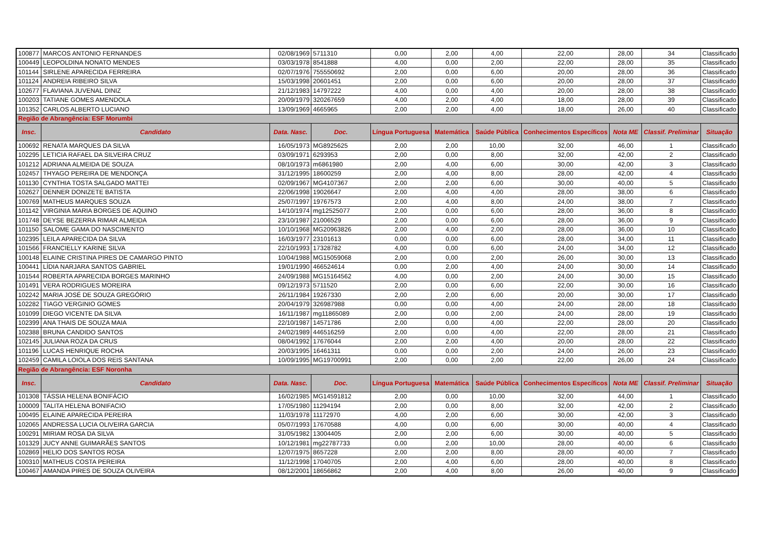| 100877 | MARCOS ANTONIO FERNANDES | 02/08/1969 | 5711310 | 0,00 | 2,00 | 4,00 | 22,00 | 28,00 | 34 | Classificado |
| 100449 | LEOPOLDINA NONATO MENDES | 03/03/1978 | 8541888 | 4,00 | 0,00 | 2,00 | 22,00 | 28,00 | 35 | Classificado |
| 101144 | SIRLENE APARECIDA FERREIRA | 02/07/1976 | 755550692 | 2,00 | 0,00 | 6,00 | 20,00 | 28,00 | 36 | Classificado |
| 101124 | ANDREIA RIBEIRO SILVA | 15/03/1998 | 20601451 | 2,00 | 0,00 | 6,00 | 20,00 | 28,00 | 37 | Classificado |
| 102677 | FLAVIANA JUVENAL DINIZ | 21/12/1983 | 14797222 | 4,00 | 0,00 | 4,00 | 20,00 | 28,00 | 38 | Classificado |
| 100203 | TATIANE GOMES AMENDOLA | 20/09/1979 | 320267659 | 4,00 | 2,00 | 4,00 | 18,00 | 28,00 | 39 | Classificado |
| 101352 | CARLOS ALBERTO LUCIANO | 13/09/1969 | 4665965 | 2,00 | 2,00 | 4,00 | 18,00 | 26,00 | 40 | Classificado |
| Região de Abrangência: ESF Morumbi | | | | | | | | | | |
| Insc. | Candidato | Data. Nasc. | Doc. | Língua Portuguesa | Matemática | Saúde Pública | Conhecimentos Específicos | Nota ME | Classif. Preliminar | Situação |
| 100692 | RENATA MARQUES DA SILVA | 16/05/1973 | MG8925625 | 2,00 | 2,00 | 10,00 | 32,00 | 46,00 | 1 | Classificado |
| 102295 | LETICIA RAFAEL DA SILVEIRA CRUZ | 03/09/1971 | 6293953 | 2,00 | 0,00 | 8,00 | 32,00 | 42,00 | 2 | Classificado |
| 101212 | ADRIANA ALMEIDA DE SOUZA | 08/10/1973 | m6861980 | 2,00 | 4,00 | 6,00 | 30,00 | 42,00 | 3 | Classificado |
| 102457 | THYAGO PEREIRA DE MENDONÇA | 31/12/1995 | 18600259 | 2,00 | 4,00 | 8,00 | 28,00 | 42,00 | 4 | Classificado |
| 101130 | CYNTHIA TOSTA SALGADO MATTEI | 02/09/1967 | MG4107367 | 2,00 | 2,00 | 6,00 | 30,00 | 40,00 | 5 | Classificado |
| 102627 | DENNER DONIZETE BATISTA | 22/06/1998 | 19026647 | 2,00 | 4,00 | 4,00 | 28,00 | 38,00 | 6 | Classificado |
| 100769 | MATHEUS MARQUES SOUZA | 25/07/1997 | 19767573 | 2,00 | 4,00 | 8,00 | 24,00 | 38,00 | 7 | Classificado |
| 101142 | VIRGINIA MARIA BORGES DE AQUINO | 14/10/1974 | mg12525077 | 2,00 | 0,00 | 6,00 | 28,00 | 36,00 | 8 | Classificado |
| 101748 | DEYSE BEZERRA RIMAR ALMEIDA | 23/10/1987 | 21006529 | 2,00 | 0,00 | 6,00 | 28,00 | 36,00 | 9 | Classificado |
| 101150 | SALOME GAMA DO NASCIMENTO | 10/10/1968 | MG20963826 | 2,00 | 4,00 | 2,00 | 28,00 | 36,00 | 10 | Classificado |
| 102395 | LEILA APARECIDA DA SILVA | 16/03/1977 | 23101613 | 0,00 | 0,00 | 6,00 | 28,00 | 34,00 | 11 | Classificado |
| 101566 | FRANCIELLY KARINE SILVA | 22/10/1993 | 17328782 | 4,00 | 0,00 | 6,00 | 24,00 | 34,00 | 12 | Classificado |
| 100148 | ELAINE CRISTINA PIRES DE CAMARGO PINTO | 10/04/1988 | MG15059068 | 2,00 | 0,00 | 2,00 | 26,00 | 30,00 | 13 | Classificado |
| 100441 | LÍDIA NARJARA SANTOS GABRIEL | 19/01/1990 | 466524614 | 0,00 | 2,00 | 4,00 | 24,00 | 30,00 | 14 | Classificado |
| 101544 | ROBERTA APARECIDA BORGES MARINHO | 24/09/1988 | MG15164562 | 4,00 | 0,00 | 2,00 | 24,00 | 30,00 | 15 | Classificado |
| 101491 | VERA RODRIGUES MOREIRA | 09/12/1973 | 5711520 | 2,00 | 0,00 | 6,00 | 22,00 | 30,00 | 16 | Classificado |
| 102242 | MARIA JOSÉ DE SOUZA GREGÓRIO | 26/11/1984 | 19267330 | 2,00 | 2,00 | 6,00 | 20,00 | 30,00 | 17 | Classificado |
| 102282 | TIAGO VERGINIO GOMES | 20/04/1979 | 326987988 | 0,00 | 0,00 | 4,00 | 24,00 | 28,00 | 18 | Classificado |
| 101099 | DIEGO VICENTE DA SILVA | 16/11/1987 | mg11865089 | 2,00 | 0,00 | 2,00 | 24,00 | 28,00 | 19 | Classificado |
| 102399 | ANA THAIS DE SOUZA MAIA | 22/10/1987 | 14571786 | 2,00 | 0,00 | 4,00 | 22,00 | 28,00 | 20 | Classificado |
| 102388 | BRUNA CANDIDO SANTOS | 24/02/1989 | 446516259 | 2,00 | 0,00 | 4,00 | 22,00 | 28,00 | 21 | Classificado |
| 102145 | JULIANA ROZA DA CRUS | 08/04/1992 | 17676044 | 2,00 | 2,00 | 4,00 | 20,00 | 28,00 | 22 | Classificado |
| 101196 | LUCAS HENRIQUE ROCHA | 20/03/1995 | 16461311 | 0,00 | 0,00 | 2,00 | 24,00 | 26,00 | 23 | Classificado |
| 102459 | CAMILA LOIOLA DOS REIS SANTANA | 10/09/1995 | MG19700991 | 2,00 | 0,00 | 2,00 | 22,00 | 26,00 | 24 | Classificado |
| Região de Abrangência: ESF Noronha | | | | | | | | | | |
| Insc. | Candidato | Data. Nasc. | Doc. | Língua Portuguesa | Matemática | Saúde Pública | Conhecimentos Específicos | Nota ME | Classif. Preliminar | Situação |
| 101308 | TÁSSIA HELENA BONIFÁCIO | 16/02/1985 | MG14591812 | 2,00 | 0,00 | 10,00 | 32,00 | 44,00 | 1 | Classificado |
| 100009 | TALITA HELENA BONIFACIO | 17/05/1980 | 11294194 | 2,00 | 0,00 | 8,00 | 32,00 | 42,00 | 2 | Classificado |
| 100495 | ELAINE APARECIDA PEREIRA | 11/03/1978 | 11172970 | 4,00 | 2,00 | 6,00 | 30,00 | 42,00 | 3 | Classificado |
| 102065 | ANDRESSA LUCIA OLIVEIRA GARCIA | 05/07/1993 | 17670588 | 4,00 | 0,00 | 6,00 | 30,00 | 40,00 | 4 | Classificado |
| 100291 | MIRIAM ROSA DA SILVA | 31/05/1982 | 13004405 | 2,00 | 2,00 | 6,00 | 30,00 | 40,00 | 5 | Classificado |
| 101329 | JUCY ANNE GUIMARÃES SANTOS | 10/12/1981 | mg22787733 | 0,00 | 2,00 | 10,00 | 28,00 | 40,00 | 6 | Classificado |
| 102869 | HELIO DOS SANTOS ROSA | 12/07/1975 | 8657228 | 2,00 | 2,00 | 8,00 | 28,00 | 40,00 | 7 | Classificado |
| 100310 | MATHEUS COSTA PEREIRA | 11/12/1998 | 17040705 | 2,00 | 4,00 | 6,00 | 28,00 | 40,00 | 8 | Classificado |
| 100467 | AMANDA PIRES DE SOUZA OLIVEIRA | 08/12/2001 | 18656862 | 2,00 | 4,00 | 8,00 | 26,00 | 40,00 | 9 | Classificado |